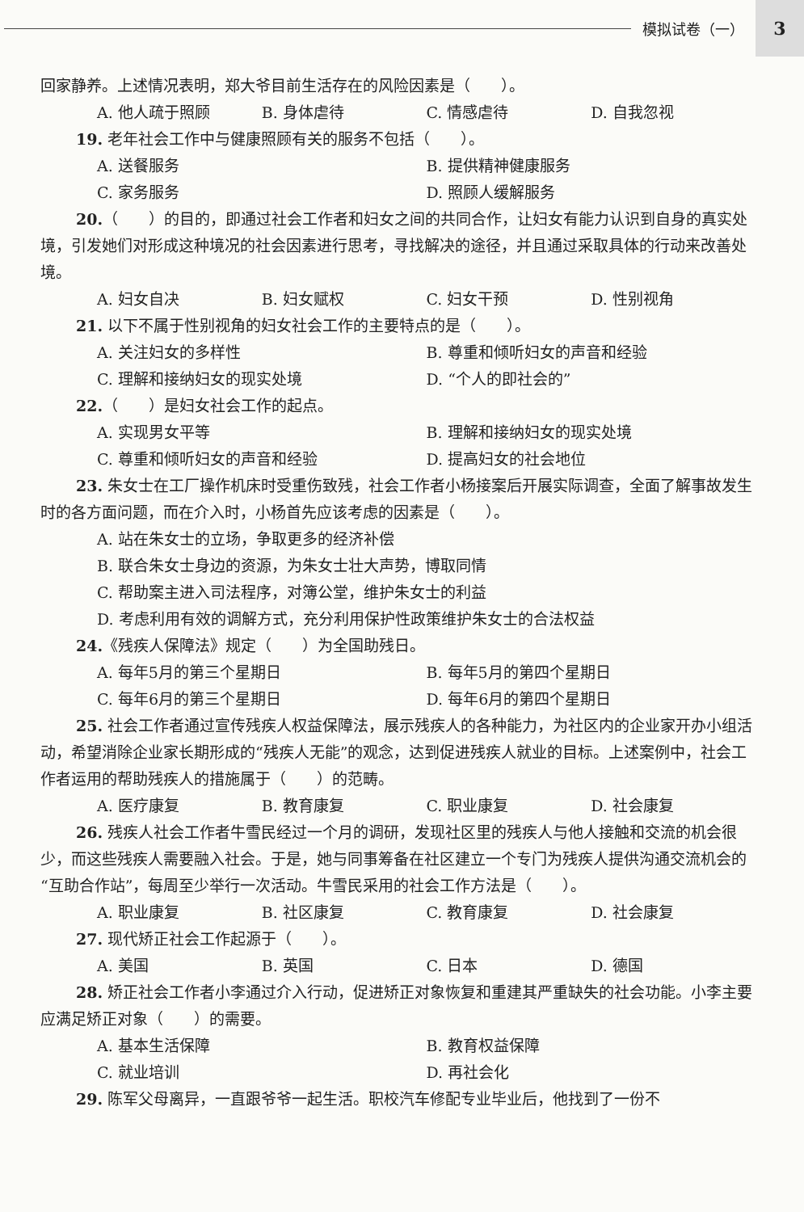模拟试卷（一）
3
回家静养。上述情况表明，郑大爷目前生活存在的风险因素是（　　）。
A. 他人疏于照顾 B. 身体虐待 C. 情感虐待 D. 自我忽视
19. 老年社会工作中与健康照顾有关的服务不包括（　　）。
A. 送餐服务 B. 提供精神健康服务
C. 家务服务 D. 照顾人缓解服务
20.（　　）的目的，即通过社会工作者和妇女之间的共同合作，让妇女有能力认识到自身的真实处境，引发她们对形成这种境况的社会因素进行思考，寻找解决的途径，并且通过采取具体的行动来改善处境。
A. 妇女自决 B. 妇女赋权 C. 妇女干预 D. 性别视角
21. 以下不属于性别视角的妇女社会工作的主要特点的是（　　）。
A. 关注妇女的多样性 B. 尊重和倾听妇女的声音和经验
C. 理解和接纳妇女的现实处境 D. “个人的即社会的”
22.（　　）是妇女社会工作的起点。
A. 实现男女平等 B. 理解和接纳妇女的现实处境
C. 尊重和倾听妇女的声音和经验 D. 提高妇女的社会地位
23. 朱女士在工厂操作机床时受重伤致残，社会工作者小杨接案后开展实际调查，全面了解事故发生时的各方面问题，而在介入时，小杨首先应该考虑的因素是（　　）。
A. 站在朱女士的立场，争取更多的经济补偿
B. 联合朱女士身边的资源，为朱女士壮大声势，博取同情
C. 帮助案主进入司法程序，对簿公堂，维护朱女士的利益
D. 考虑利用有效的调解方式，充分利用保护性政策维护朱女士的合法权益
24.《残疾人保障法》规定（　　）为全国助残日。
A. 每年5月的第三个星期日 B. 每年5月的第四个星期日
C. 每年6月的第三个星期日 D. 每年6月的第四个星期日
25. 社会工作者通过宣传残疾人权益保障法，展示残疾人的各种能力，为社区内的企业家开办小组活动，希望消除企业家长期形成的“残疾人无能”的观念，达到促进残疾人就业的目标。上述案例中，社会工作者运用的帮助残疾人的措施属于（　　）的范畴。
A. 医疗康复 B. 教育康复 C. 职业康复 D. 社会康复
26. 残疾人社会工作者牛雪民经过一个月的调研，发现社区里的残疾人与他人接触和交流的机会很少，而这些残疾人需要融入社会。于是，她与同事筹备在社区建立一个专门为残疾人提供沟通交流机会的“互助合作站”，每周至少举行一次活动。牛雪民采用的社会工作方法是（　　）。
A. 职业康复 B. 社区康复 C. 教育康复 D. 社会康复
27. 现代矫正社会工作起源于（　　）。
A. 美国 B. 英国 C. 日本 D. 德国
28. 矫正社会工作者小李通过介入行动，促进矫正对象恢复和重建其严重缺失的社会功能。小李主要应满足矫正对象（　　）的需要。
A. 基本生活保障 B. 教育权益保障
C. 就业培训 D. 再社会化
29. 陈军父母离异，一直跟爷爷一起生活。职校汽车修配专业毕业后，他找到了一份不